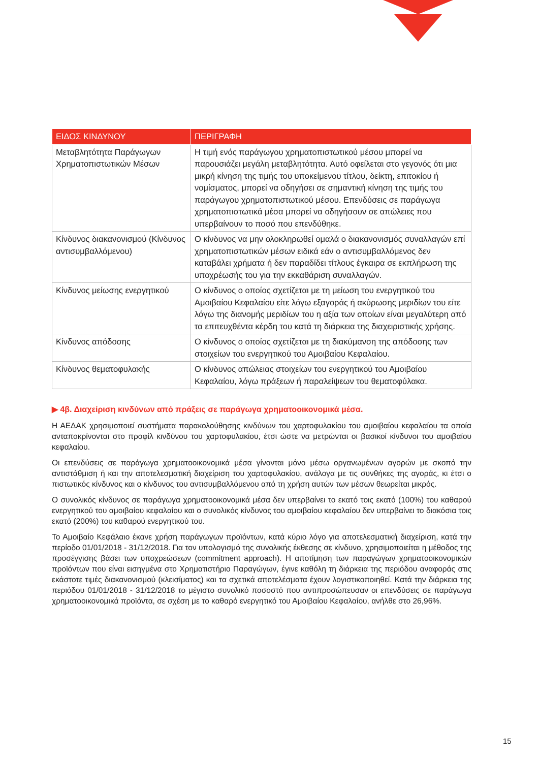| ΕΙΔΟΣ ΚΙΝΔΥΝΟΥ | ΠΕΡΙΓΡΑΦΗ |
| --- | --- |
| Μεταβλητότητα Παράγωγων Χρηματοπιστωτικών Μέσων | Η τιμή ενός παράγωγου χρηματοπιστωτικού μέσου μπορεί να παρουσιάζει μεγάλη μεταβλητότητα. Αυτό οφείλεται στο γεγονός ότι μια μικρή κίνηση της τιμής του υποκείμενου τίτλου, δείκτη, επιτοκίου ή νομίσματος, μπορεί να οδηγήσει σε σημαντική κίνηση της τιμής του παράγωγου χρηματοπιστωτικού μέσου. Επενδύσεις σε παράγωγα χρηματοπιστωτικά μέσα μπορεί να οδηγήσουν σε απώλειες που υπερβαίνουν το ποσό που επενδύθηκε. |
| Κίνδυνος διακανονισμού (Κίνδυνος αντισυμβαλλόμενου) | Ο κίνδυνος να μην ολοκληρωθεί ομαλά ο διακανονισμός συναλλαγών επί χρηματοπιστωτικών μέσων ειδικά εάν ο αντισυμβαλλόμενος δεν καταβάλει χρήματα ή δεν παραδίδει τίτλους έγκαιρα σε εκπλήρωση της υποχρέωσής του για την εκκαθάριση συναλλαγών. |
| Κίνδυνος μείωσης ενεργητικού | Ο κίνδυνος ο οποίος σχετίζεται με τη μείωση του ενεργητικού του Αμοιβαίου Κεφαλαίου είτε λόγω εξαγοράς ή ακύρωσης μεριδίων του είτε λόγω της διανομής μεριδίων του η αξία των οποίων είναι μεγαλύτερη από τα επιτευχθέντα κέρδη του κατά τη διάρκεια της διαχειριστικής χρήσης. |
| Κίνδυνος απόδοσης | Ο κίνδυνος ο οποίος σχετίζεται με τη διακύμανση της απόδοσης των στοιχείων του ενεργητικού του Αμοιβαίου Κεφαλαίου. |
| Κίνδυνος θεματοφυλακής | Ο κίνδυνος απώλειας στοιχείων του ενεργητικού του Αμοιβαίου Κεφαλαίου, λόγω πράξεων ή παραλείψεων του θεματοφύλακα. |
▶ 4β. Διαχείριση κινδύνων από πράξεις σε παράγωγα χρηματοοικονομικά μέσα.
Η ΑΕΔΑΚ χρησιμοποιεί συστήματα παρακολούθησης κινδύνων του χαρτοφυλακίου του αμοιβαίου κεφαλαίου τα οποία ανταποκρίνονται στο προφίλ κινδύνου του χαρτοφυλακίου, έτσι ώστε να μετρώνται οι βασικοί κίνδυνοι του αμοιβαίου κεφαλαίου.
Οι επενδύσεις σε παράγωγα χρηματοοικονομικά μέσα γίνονται μόνο μέσω οργανωμένων αγορών με σκοπό την αντιστάθμιση ή και την αποτελεσματική διαχείριση του χαρτοφυλακίου, ανάλογα με τις συνθήκες της αγοράς, κι έτσι ο πιστωτικός κίνδυνος και ο κίνδυνος του αντισυμβαλλόμενου από τη χρήση αυτών των μέσων θεωρείται μικρός.
Ο συνολικός κίνδυνος σε παράγωγα χρηματοοικονομικά μέσα δεν υπερβαίνει το εκατό τοις εκατό (100%) του καθαρού ενεργητικού του αμοιβαίου κεφαλαίου και ο συνολικός κίνδυνος του αμοιβαίου κεφαλαίου δεν υπερβαίνει το διακόσια τοις εκατό (200%) του καθαρού ενεργητικού του.
Το Αμοιβαίο Κεφάλαιο έκανε χρήση παράγωγων προϊόντων, κατά κύριο λόγο για αποτελεσματική διαχείριση, κατά την περίοδο 01/01/2018 - 31/12/2018. Για τον υπολογισμό της συνολικής έκθεσης σε κίνδυνο, χρησιμοποιείται η μέθοδος της προσέγγισης βάσει των υποχρεώσεων (commitment approach). Η αποτίμηση των παραγώγων χρηματοοικονομικών προϊόντων που είναι εισηγμένα στο Χρηματιστήριο Παραγώγων, έγινε καθόλη τη διάρκεια της περιόδου αναφοράς στις εκάστοτε τιμές διακανονισμού (κλεισίματος) και τα σχετικά αποτελέσματα έχουν λογιστικοποιηθεί. Κατά την διάρκεια της περιόδου 01/01/2018 - 31/12/2018 το μέγιστο συνολικό ποσοστό που αντιπροσώπευσαν οι επενδύσεις σε παράγωγα χρηματοοικονομικά προϊόντα, σε σχέση με το καθαρό ενεργητικό του Αμοιβαίου Κεφαλαίου, ανήλθε στο 26,96%.
15